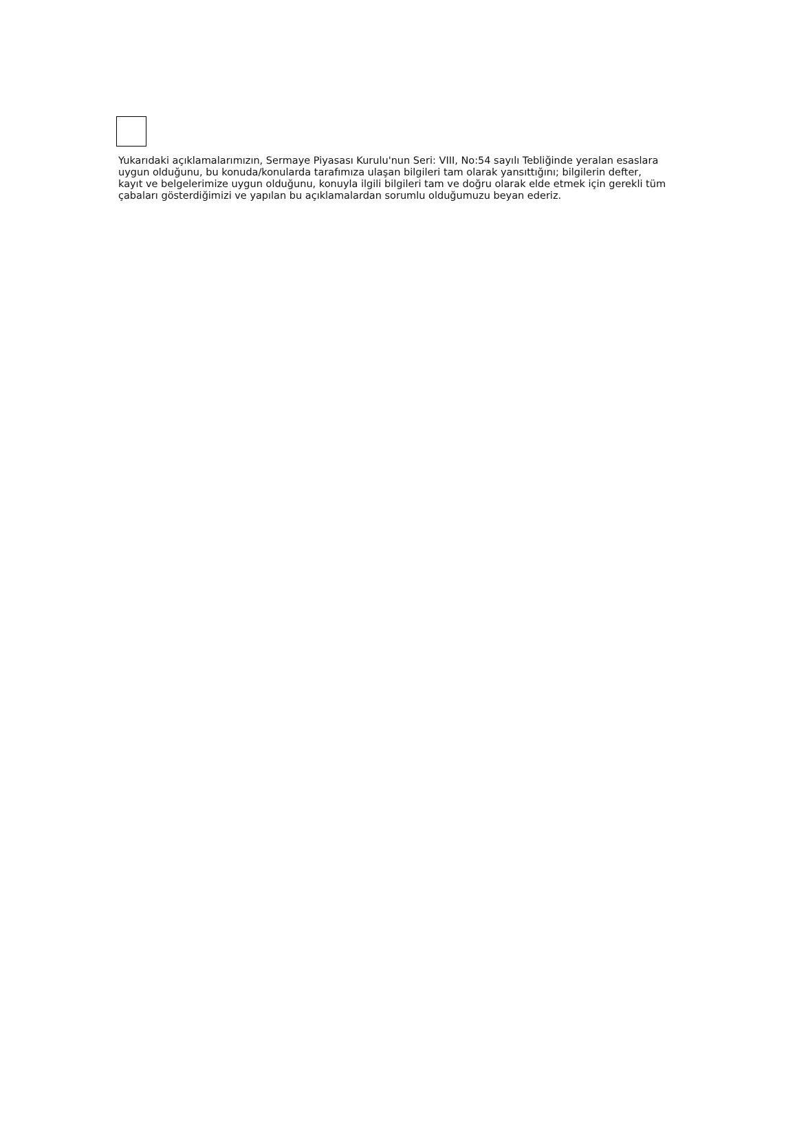Yukarıdaki açıklamalarımızın, Sermaye Piyasası Kurulu'nun Seri: VIII, No:54 sayılı Tebliğinde yeralan esaslara uygun olduğunu, bu konuda/konularda tarafımıza ulaşan bilgileri tam olarak yansıttığını; bilgilerin defter, kayıt ve belgelerimize uygun olduğunu, konuyla ilgili bilgileri tam ve doğru olarak elde etmek için gerekli tüm çabaları gösterdiğimizi ve yapılan bu açıklamalardan sorumlu olduğumuzu beyan ederiz.